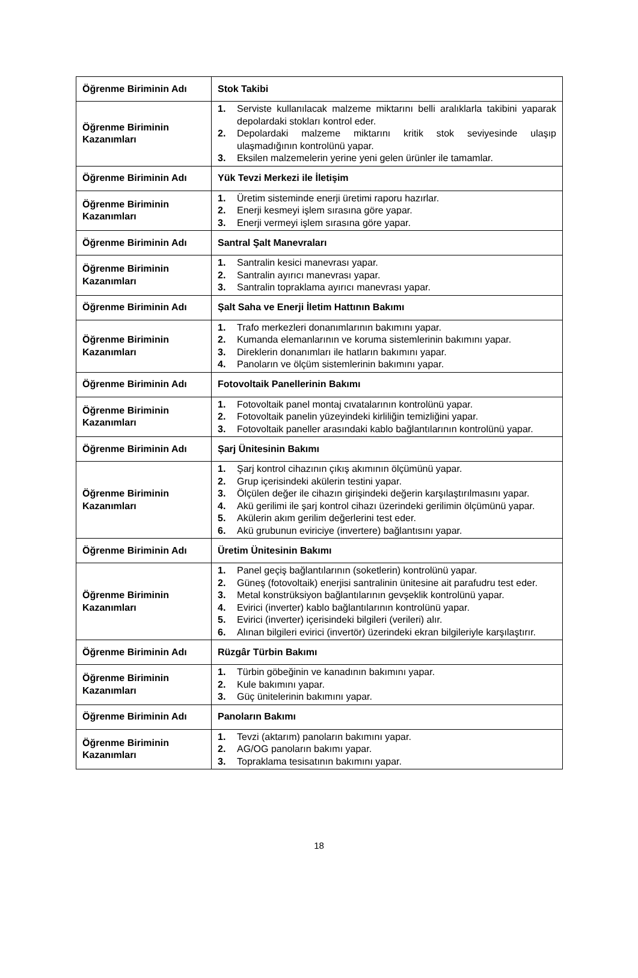| Öğrenme Biriminin Adı | Stok Takibi |
| Öğrenme Biriminin Kazanımları | 1. Serviste kullanılacak malzeme miktarını belli aralıklarla takibini yaparak depolardaki stokları kontrol eder. 2. Depolardaki malzeme miktarını kritik stok seviyesinde ulaşıp ulaşmadığının kontrolünü yapar. 3. Eksilen malzemelerin yerine yeni gelen ürünler ile tamamlar. |
| Öğrenme Biriminin Adı | Yük Tevzi Merkezi ile İletişim |
| Öğrenme Biriminin Kazanımları | 1. Üretim sisteminde enerji üretimi raporu hazırlar. 2. Enerji kesmeyi işlem sırasına göre yapar. 3. Enerji vermeyi işlem sırasına göre yapar. |
| Öğrenme Biriminin Adı | Santral Şalt Manevraları |
| Öğrenme Biriminin Kazanımları | 1. Santralin kesici manevrası yapar. 2. Santralin ayırıcı manevrası yapar. 3. Santralin topraklama ayırıcı manevrası yapar. |
| Öğrenme Biriminin Adı | Şalt Saha ve Enerji İletim Hattının Bakımı |
| Öğrenme Biriminin Kazanımları | 1. Trafo merkezleri donanımlarının bakımını yapar. 2. Kumanda elemanlarının ve koruma sistemlerinin bakımını yapar. 3. Direklerin donanımları ile hatların bakımını yapar. 4. Panoların ve ölçüm sistemlerinin bakımını yapar. |
| Öğrenme Biriminin Adı | Fotovoltaik Panellerinin Bakımı |
| Öğrenme Biriminin Kazanımları | 1. Fotovoltaik panel montaj cıvatalarının kontrolünü yapar. 2. Fotovoltaik panelin yüzeyindeki kirliliğin temizliğini yapar. 3. Fotovoltaik paneller arasındaki kablo bağlantılarının kontrolünü yapar. |
| Öğrenme Biriminin Adı | Şarj Ünitesinin Bakımı |
| Öğrenme Biriminin Kazanımları | 1. Şarj kontrol cihazının çıkış akımının ölçümünü yapar. 2. Grup içerisindeki akülerin testini yapar. 3. Ölçülen değer ile cihazın girişindeki değerin karşılaştırılmasını yapar. 4. Akü gerilimi ile şarj kontrol cihazı üzerindeki gerilimin ölçümünü yapar. 5. Akülerin akım gerilim değerlerini test eder. 6. Akü grubunun eviriciye (invertere) bağlantısını yapar. |
| Öğrenme Biriminin Adı | Üretim Ünitesinin Bakımı |
| Öğrenme Biriminin Kazanımları | 1. Panel geçiş bağlantılarının (soketlerin) kontrolünü yapar. 2. Güneş (fotovoltaik) enerjisi santralinin ünitesine ait parafudru test eder. 3. Metal konstrüksiyon bağlantılarının gevşeklik kontrolünü yapar. 4. Evirici (inverter) kablo bağlantılarının kontrolünü yapar. 5. Evirici (inverter) içerisindeki bilgileri (verileri) alır. 6. Alınan bilgileri evirici (invertör) üzerindeki ekran bilgileriyle karşılaştırır. |
| Öğrenme Biriminin Adı | Rüzgâr Türbin Bakımı |
| Öğrenme Biriminin Kazanımları | 1. Türbin göbeğinin ve kanadının bakımını yapar. 2. Kule bakımını yapar. 3. Güç ünitelerinin bakımını yapar. |
| Öğrenme Biriminin Adı | Panoların Bakımı |
| Öğrenme Biriminin Kazanımları | 1. Tevzi (aktarım) panoların bakımını yapar. 2. AG/OG panoların bakımı yapar. 3. Topraklama tesisatının bakımını yapar. |
18